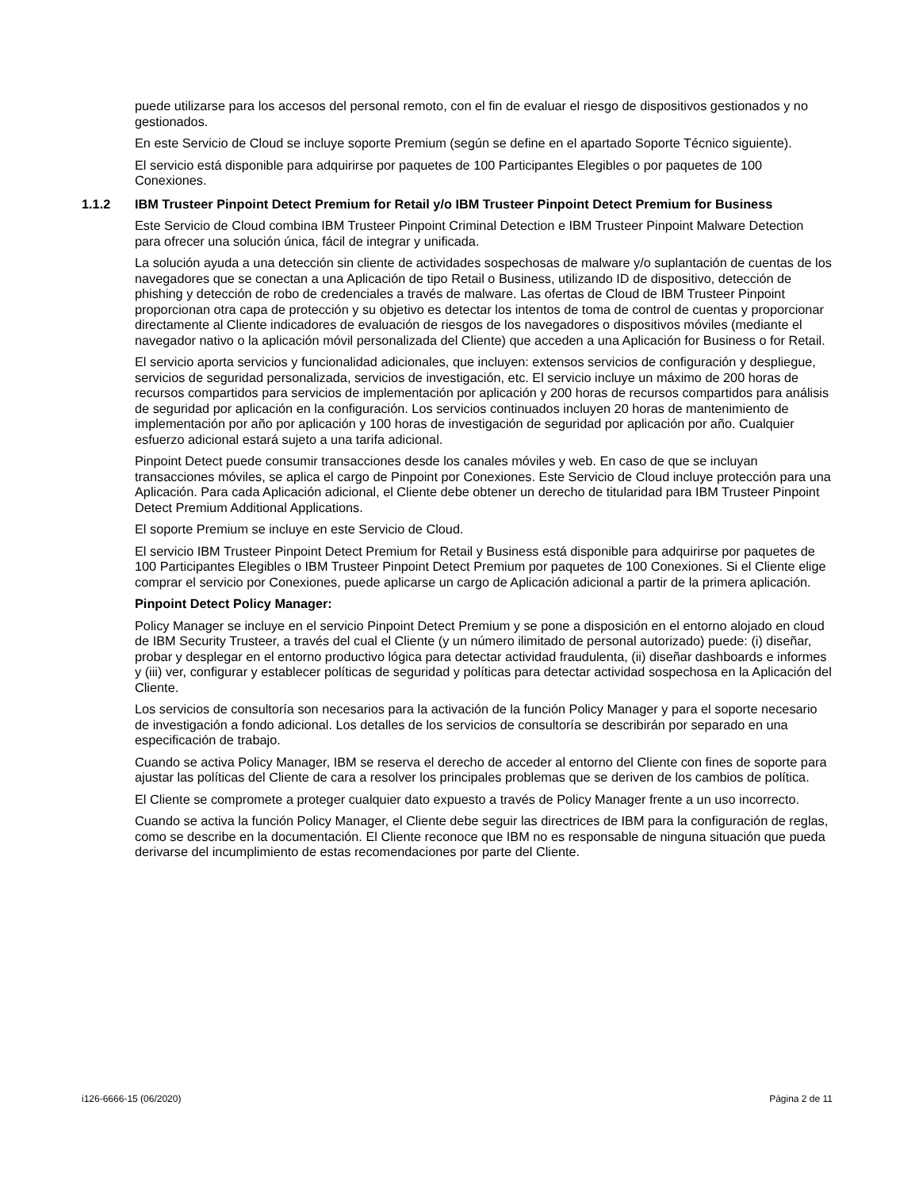puede utilizarse para los accesos del personal remoto, con el fin de evaluar el riesgo de dispositivos gestionados y no gestionados.
En este Servicio de Cloud se incluye soporte Premium (según se define en el apartado Soporte Técnico siguiente).
El servicio está disponible para adquirirse por paquetes de 100 Participantes Elegibles o por paquetes de 100 Conexiones.
1.1.2 IBM Trusteer Pinpoint Detect Premium for Retail y/o IBM Trusteer Pinpoint Detect Premium for Business
Este Servicio de Cloud combina IBM Trusteer Pinpoint Criminal Detection e IBM Trusteer Pinpoint Malware Detection para ofrecer una solución única, fácil de integrar y unificada.
La solución ayuda a una detección sin cliente de actividades sospechosas de malware y/o suplantación de cuentas de los navegadores que se conectan a una Aplicación de tipo Retail o Business, utilizando ID de dispositivo, detección de phishing y detección de robo de credenciales a través de malware. Las ofertas de Cloud de IBM Trusteer Pinpoint proporcionan otra capa de protección y su objetivo es detectar los intentos de toma de control de cuentas y proporcionar directamente al Cliente indicadores de evaluación de riesgos de los navegadores o dispositivos móviles (mediante el navegador nativo o la aplicación móvil personalizada del Cliente) que acceden a una Aplicación for Business o for Retail.
El servicio aporta servicios y funcionalidad adicionales, que incluyen: extensos servicios de configuración y despliegue, servicios de seguridad personalizada, servicios de investigación, etc. El servicio incluye un máximo de 200 horas de recursos compartidos para servicios de implementación por aplicación y 200 horas de recursos compartidos para análisis de seguridad por aplicación en la configuración. Los servicios continuados incluyen 20 horas de mantenimiento de implementación por año por aplicación y 100 horas de investigación de seguridad por aplicación por año. Cualquier esfuerzo adicional estará sujeto a una tarifa adicional.
Pinpoint Detect puede consumir transacciones desde los canales móviles y web. En caso de que se incluyan transacciones móviles, se aplica el cargo de Pinpoint por Conexiones. Este Servicio de Cloud incluye protección para una Aplicación. Para cada Aplicación adicional, el Cliente debe obtener un derecho de titularidad para IBM Trusteer Pinpoint Detect Premium Additional Applications.
El soporte Premium se incluye en este Servicio de Cloud.
El servicio IBM Trusteer Pinpoint Detect Premium for Retail y Business está disponible para adquirirse por paquetes de 100 Participantes Elegibles o IBM Trusteer Pinpoint Detect Premium por paquetes de 100 Conexiones. Si el Cliente elige comprar el servicio por Conexiones, puede aplicarse un cargo de Aplicación adicional a partir de la primera aplicación.
Pinpoint Detect Policy Manager:
Policy Manager se incluye en el servicio Pinpoint Detect Premium y se pone a disposición en el entorno alojado en cloud de IBM Security Trusteer, a través del cual el Cliente (y un número ilimitado de personal autorizado) puede: (i) diseñar, probar y desplegar en el entorno productivo lógica para detectar actividad fraudulenta, (ii) diseñar dashboards e informes y (iii) ver, configurar y establecer políticas de seguridad y políticas para detectar actividad sospechosa en la Aplicación del Cliente.
Los servicios de consultoría son necesarios para la activación de la función Policy Manager y para el soporte necesario de investigación a fondo adicional. Los detalles de los servicios de consultoría se describirán por separado en una especificación de trabajo.
Cuando se activa Policy Manager, IBM se reserva el derecho de acceder al entorno del Cliente con fines de soporte para ajustar las políticas del Cliente de cara a resolver los principales problemas que se deriven de los cambios de política.
El Cliente se compromete a proteger cualquier dato expuesto a través de Policy Manager frente a un uso incorrecto.
Cuando se activa la función Policy Manager, el Cliente debe seguir las directrices de IBM para la configuración de reglas, como se describe en la documentación. El Cliente reconoce que IBM no es responsable de ninguna situación que pueda derivarse del incumplimiento de estas recomendaciones por parte del Cliente.
i126-6666-15 (06/2020) Página 2 de 11